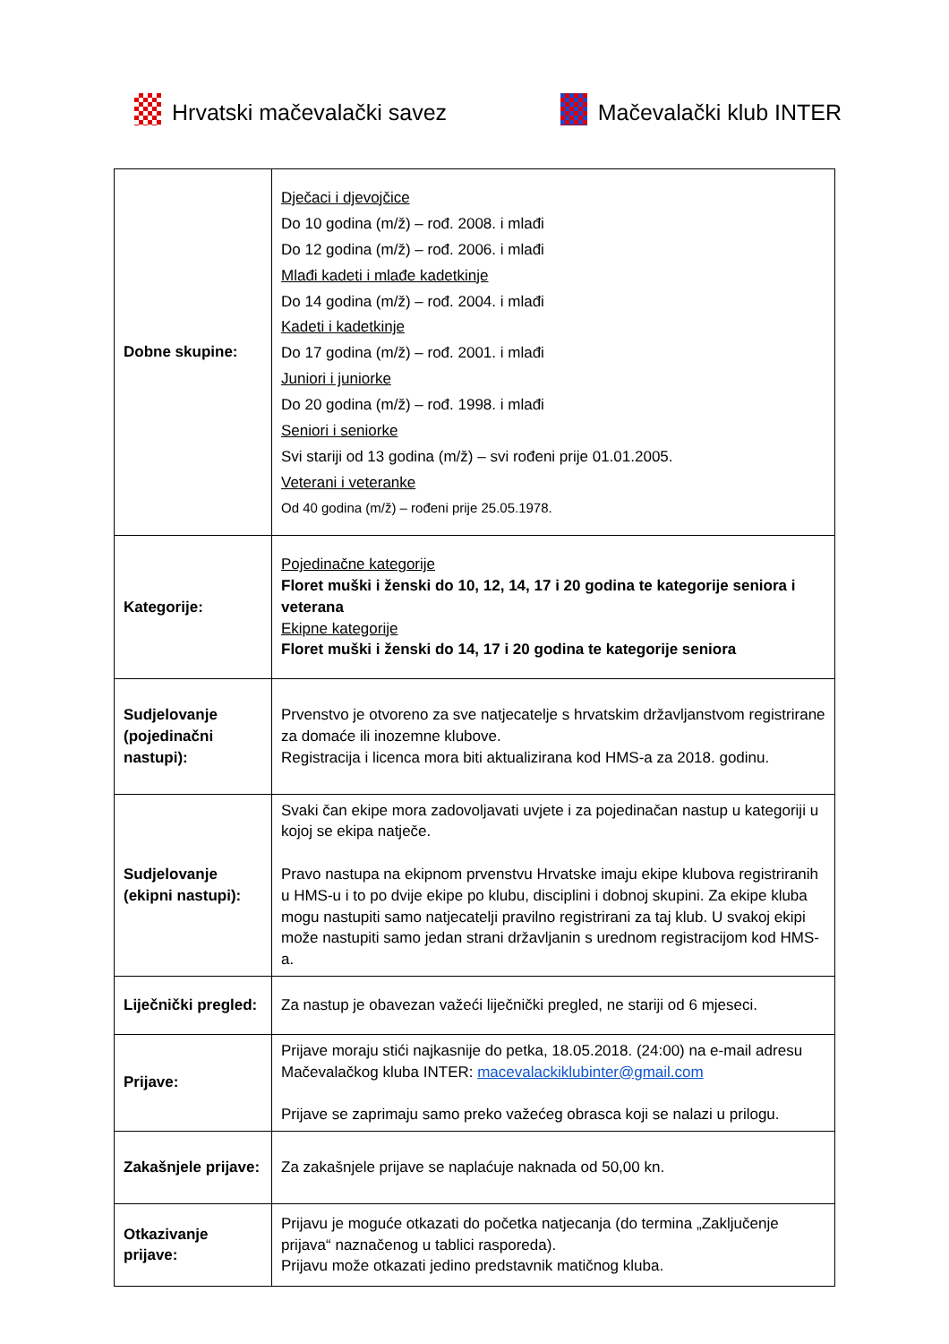Hrvatski mačevalački savez
Mačevalački klub INTER
| Dobne skupine: | Dječaci i djevojčice Do 10 godina (m/ž) – rođ. 2008. i mlađi Do 12 godina (m/ž) – rođ. 2006. i mlađi Mlađi kadeti i mlađe kadetkinje Do 14 godina (m/ž) – rođ. 2004. i mlađi Kadeti i kadetkinje Do 17 godina (m/ž) – rođ. 2001. i mlađi Juniori i juniorke Do 20 godina (m/ž) – rođ. 1998. i mlađi Seniori i seniorke Svi stariji od 13 godina (m/ž) – svi rođeni prije 01.01.2005. Veterani i veteranke Od 40 godina (m/ž) – rođeni prije 25.05.1978. |
| Kategorije: | Pojedinačne kategorije Floret muški i ženski do 10, 12, 14, 17 i 20 godina te kategorije seniora i veterana Ekipne kategorije Floret muški i ženski do 14, 17 i 20 godina te kategorije seniora |
| Sudjelovanje (pojedinačni nastupi): | Prvenstvo je otvoreno za sve natjecatelje s hrvatskim državljanstvom registrirane za domaće ili inozemne klubove. Registracija i licenca mora biti aktualizirana kod HMS-a za 2018. godinu. |
| Sudjelovanje (ekipni nastupi): | Svaki čan ekipe mora zadovoljavati uvjete i za pojedinačan nastup u kategoriji u kojoj se ekipa natječe. Pravo nastupa na ekipnom prvenstvu Hrvatske imaju ekipe klubova registriranih u HMS-u i to po dvije ekipe po klubu, disciplini i dobnoj skupini. Za ekipe kluba mogu nastupiti samo natjecatelji pravilno registrirani za taj klub. U svakoj ekipi može nastupiti samo jedan strani državljanin s urednom registracijom kod HMS-a. |
| Liječnički pregled: | Za nastup je obavezan važeći liječnički pregled, ne stariji od 6 mjeseci. |
| Prijave: | Prijave moraju stići najkasnije do petka, 18.05.2018. (24:00) na e-mail adresu Mačevalačkog kluba INTER: macevalackiklubinter@gmail.com Prijave se zaprimaju samo preko važećeg obrasca koji se nalazi u prilogu. |
| Zakašnjele prijave: | Za zakašnjele prijave se naplaćuje naknada od 50,00 kn. |
| Otkazivanje prijave: | Prijavu je moguće otkazati do početka natjecanja (do termina „Zaključenje prijava“ naznačenog u tablici rasporeda). Prijavu može otkazati jedino predstavnik matičnog kluba. |